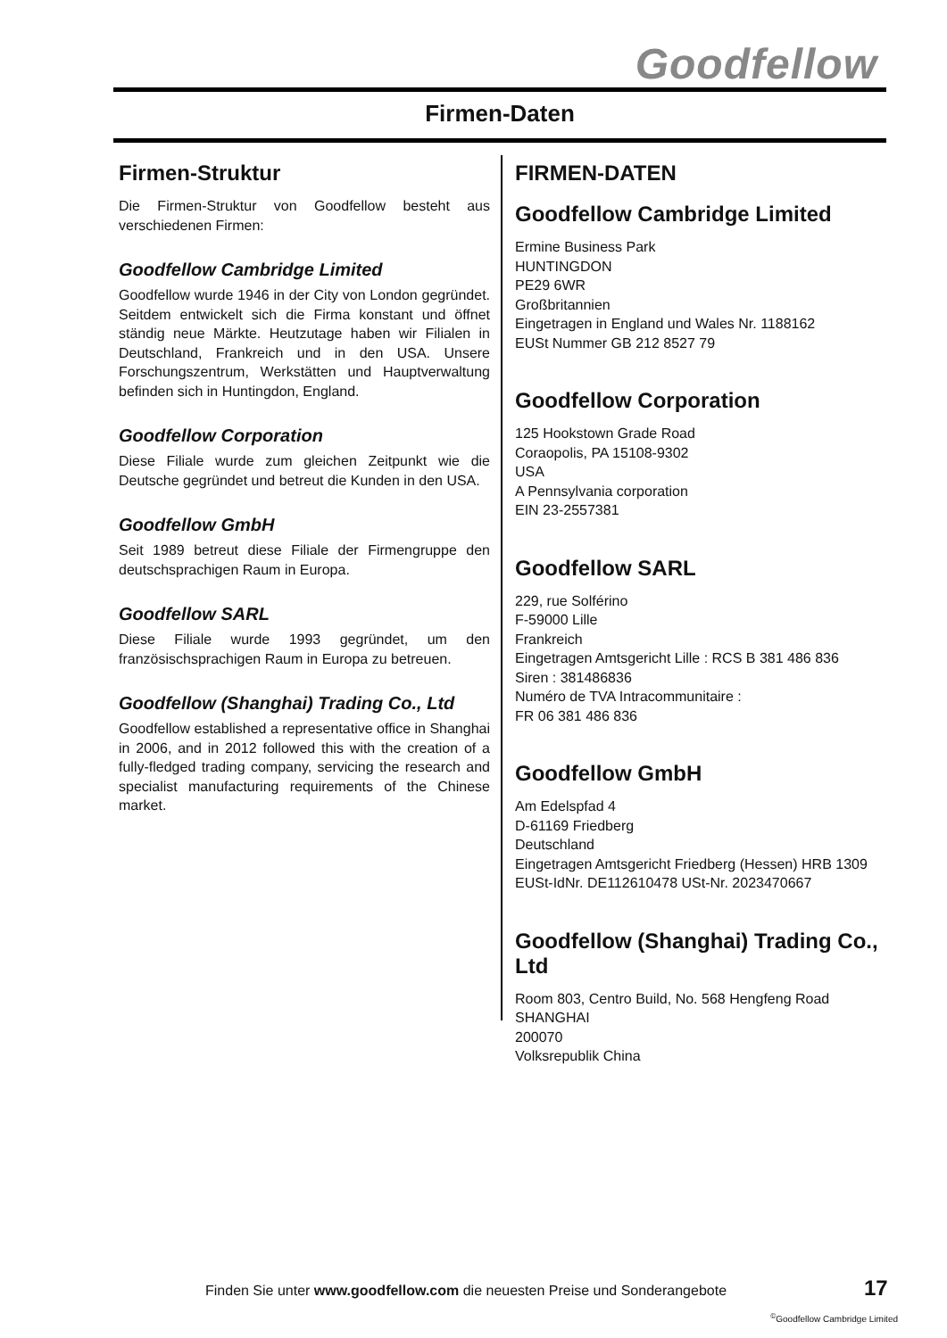Goodfellow
Firmen-Daten
Firmen-Struktur
Die Firmen-Struktur von Goodfellow besteht aus verschiedenen Firmen:
Goodfellow Cambridge Limited
Goodfellow wurde 1946 in der City von London gegründet. Seitdem entwickelt sich die Firma konstant und öffnet ständig neue Märkte. Heutzutage haben wir Filialen in Deutschland, Frankreich und in den USA. Unsere Forschungszentrum, Werkstätten und Hauptverwaltung befinden sich in Huntingdon, England.
Goodfellow Corporation
Diese Filiale wurde zum gleichen Zeitpunkt wie die Deutsche gegründet und betreut die Kunden in den USA.
Goodfellow GmbH
Seit 1989 betreut diese Filiale der Firmengruppe den deutschsprachigen Raum in Europa.
Goodfellow SARL
Diese Filiale wurde 1993 gegründet, um den französischsprachigen Raum in Europa zu betreuen.
Goodfellow (Shanghai) Trading Co., Ltd
Goodfellow established a representative office in Shanghai in 2006, and in 2012 followed this with the creation of a fully-fledged trading company, servicing the research and specialist manufacturing requirements of the Chinese market.
FIRMEN-DATEN
Goodfellow Cambridge Limited
Ermine Business Park
HUNTINGDON
PE29 6WR
Großbritannien
Eingetragen in England und Wales Nr. 1188162
EUSt Nummer GB 212 8527 79
Goodfellow Corporation
125 Hookstown Grade Road
Coraopolis, PA 15108-9302
USA
A Pennsylvania corporation
EIN 23-2557381
Goodfellow SARL
229, rue Solférino
F-59000 Lille
Frankreich
Eingetragen Amtsgericht Lille : RCS B 381 486 836
Siren : 381486836
Numéro de TVA Intracommunitaire :
FR 06 381 486 836
Goodfellow GmbH
Am Edelspfad 4
D-61169 Friedberg
Deutschland
Eingetragen Amtsgericht Friedberg (Hessen) HRB 1309
EUSt-IdNr. DE112610478 USt-Nr. 2023470667
Goodfellow (Shanghai) Trading Co., Ltd
Room 803, Centro Build, No. 568 Hengfeng Road
SHANGHAI
200070
Volksrepublik China
Finden Sie unter www.goodfellow.com die neuesten Preise und Sonderangebote
17
<sup>©</sup>Goodfellow Cambridge Limited